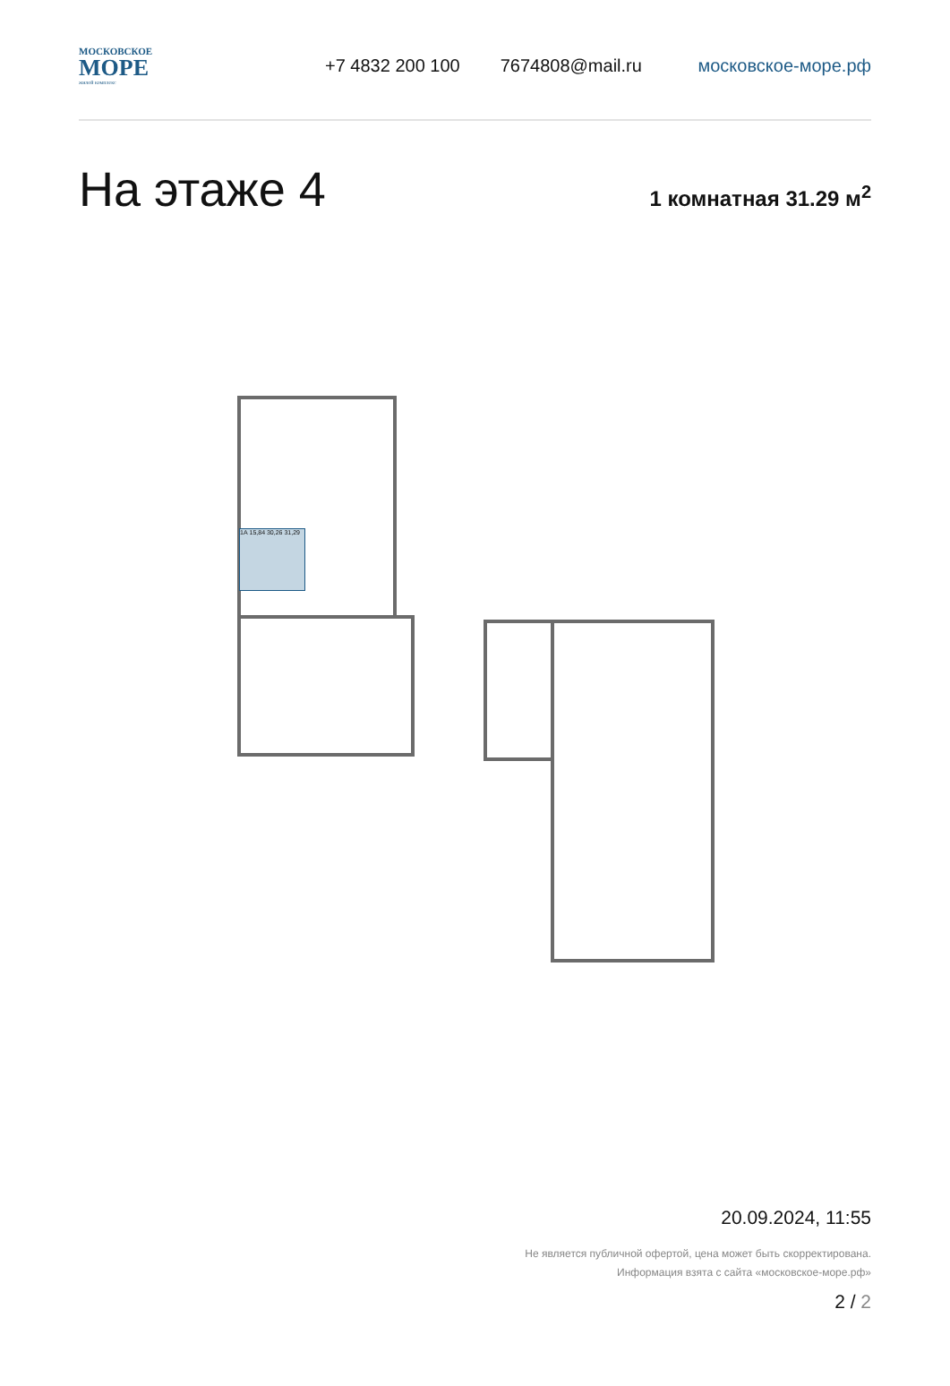МОСКОВСКОЕ
МОРЕ
жилой комплекс
+7 4832 200 100 7674808@mail.ru московское-море.рф
На этаже 4
1 комнатная 31.29 м<sup>2</sup>
1А 15,84 30,26 31,29
20.09.2024, 11:55
Не является публичной офертой, цена может быть скорректирована. Информация взята с сайта «московское-море.рф»
2 / 2